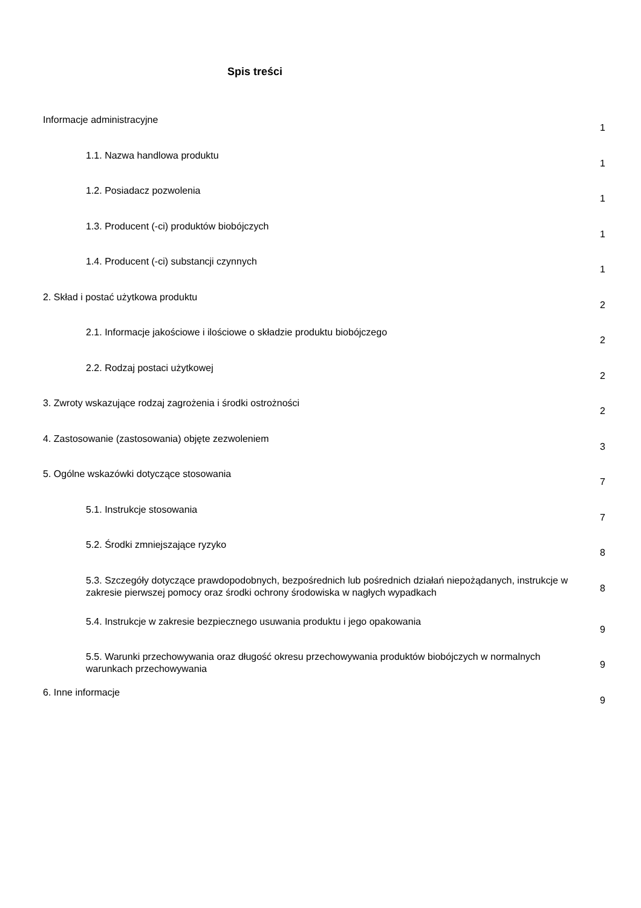Spis treści
| Informacje administracyjne | | 1 |
| | 1.1. Nazwa handlowa produktu | 1 |
| | 1.2. Posiadacz pozwolenia | 1 |
| | 1.3. Producent (-ci) produktów biobójczych | 1 |
| | 1.4. Producent (-ci) substancji czynnych | 1 |
| 2. Skład i postać użytkowa produktu | | 2 |
| | 2.1. Informacje jakościowe i ilościowe o składzie produktu biobójczego | 2 |
| | 2.2. Rodzaj postaci użytkowej | 2 |
| 3. Zwroty wskazujące rodzaj zagrożenia i środki ostrożności | | 2 |
| 4. Zastosowanie (zastosowania) objęte zezwoleniem | | 3 |
| 5. Ogólne wskazówki dotyczące stosowania | | 7 |
| | 5.1. Instrukcje stosowania | 7 |
| | 5.2. Środki zmniejszające ryzyko | 8 |
| | 5.3. Szczegóły dotyczące prawdopodobnych, bezpośrednich lub pośrednich działań niepożądanych, instrukcje w zakresie pierwszej pomocy oraz środki ochrony środowiska w nagłych wypadkach | 8 |
| | 5.4. Instrukcje w zakresie bezpiecznego usuwania produktu i jego opakowania | 9 |
| | 5.5. Warunki przechowywania oraz długość okresu przechowywania produktów biobójczych w normalnych warunkach przechowywania | 9 |
| 6. Inne informacje | | 9 |